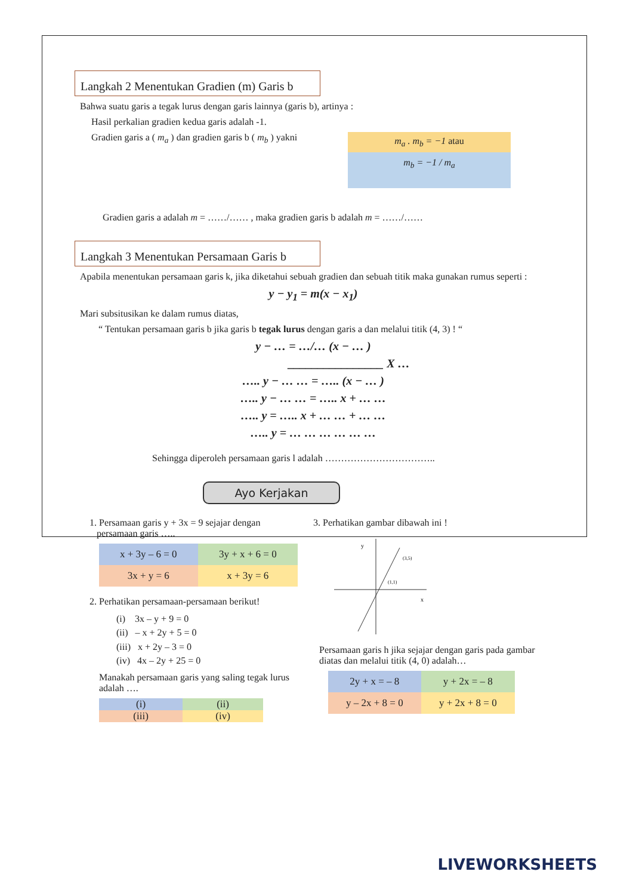Langkah 2 Menentukan Gradien (m) Garis b
Bahwa suatu garis a tegak lurus dengan garis lainnya (garis b), artinya :
Hasil perkalian gradien kedua garis adalah -1.
Gradien garis a ( m<sub>a</sub> ) dan gradien garis b ( m<sub>b</sub> ) yakni
m<sub>a</sub> . m<sub>b</sub> = −1 atau
m<sub>b</sub> = −1 / m<sub>a</sub>
Gradien garis a adalah m = ……/…… , maka gradien garis b adalah m = ……/……
Langkah 3 Menentukan Persamaan Garis b
Apabila menentukan persamaan garis k, jika diketahui sebuah gradien dan sebuah titik maka gunakan rumus seperti :
y − y<sub>1</sub> = m(x − x<sub>1</sub>)
Mari subsitusikan ke dalam rumus diatas,
“ Tentukan persamaan garis b jika garis b tegak lurus dengan garis a dan melalui titik (4, 3) ! “
y − … = …/… (x − … )
________________ X …
….. y − … … = ….. (x − … )
….. y − … … = ….. x + … …
….. y = ….. x + … … + … …
….. y = … … … … … …
Sehingga diperoleh persamaan garis l adalah ……………………………..
Ayo Kerjakan
1. Persamaan garis y + 3x = 9 sejajar dengan
persamaan garis …..
| x + 3y – 6 = 0 | 3y + x + 6 = 0 |
| 3x + y = 6 | x + 3y = 6 |
2. Perhatikan persamaan-persamaan berikut!
(i) 3x – y + 9 = 0
(ii) – x + 2y + 5 = 0
(iii) x + 2y – 3 = 0
(iv) 4x – 2y + 25 = 0
Manakah persamaan garis yang saling tegak lurus adalah ….
| (i) | (ii) |
| (iii) | (iv) |
3. Perhatikan gambar dibawah ini !
y
x
(3,5)
(1,1)
Persamaan garis h jika sejajar dengan garis pada gambar diatas dan melalui titik (4, 0) adalah…
| 2y + x = – 8 | y + 2x = – 8 |
| y – 2x + 8 = 0 | y + 2x + 8 = 0 |
LIVEWORKSHEETS